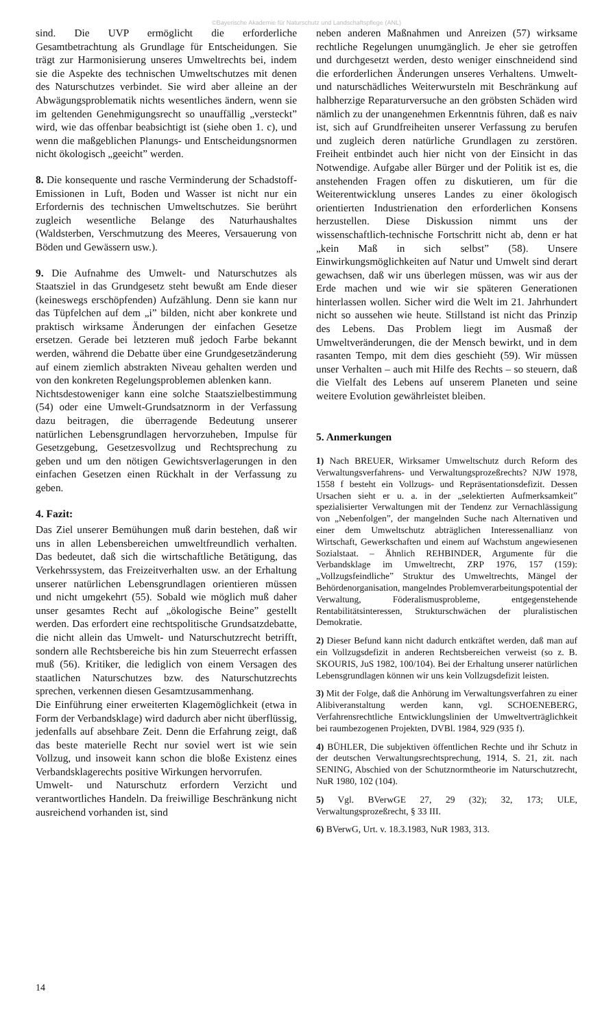©Bayerische Akademie für Naturschutz und Landschaftspflege (ANL)
sind. Die UVP ermöglicht die erforderliche Gesamtbetrachtung als Grundlage für Entscheidungen. Sie trägt zur Harmonisierung unseres Umweltrechts bei, indem sie die Aspekte des technischen Umweltschutzes mit denen des Naturschutzes verbindet. Sie wird aber alleine an der Abwägungsproblematik nichts wesentliches ändern, wenn sie im geltenden Genehmigungsrecht so unauffällig „versteckt” wird, wie das offenbar beabsichtigt ist (siehe oben 1. c), und wenn die maßgeblichen Planungs- und Entscheidungsnormen nicht ökologisch „geeicht” werden.
8. Die konsequente und rasche Verminderung der Schadstoff-Emissionen in Luft, Boden und Wasser ist nicht nur ein Erfordernis des technischen Umweltschutzes. Sie berührt zugleich wesentliche Belange des Naturhaushaltes (Waldsterben, Verschmutzung des Meeres, Versauerung von Böden und Gewässern usw.).
9. Die Aufnahme des Umwelt- und Naturschutzes als Staatsziel in das Grundgesetz steht bewußt am Ende dieser (keineswegs erschöpfenden) Aufzählung. Denn sie kann nur das Tüpfelchen auf dem „i” bilden, nicht aber konkrete und praktisch wirksame Änderungen der einfachen Gesetze ersetzen. Gerade bei letzteren muß jedoch Farbe bekannt werden, während die Debatte über eine Grundgesetzänderung auf einem ziemlich abstrakten Niveau gehalten werden und von den konkreten Regelungsproblemen ablenken kann.
Nichtsdestoweniger kann eine solche Staatszielbestimmung (54) oder eine Umwelt-Grundsatznorm in der Verfassung dazu beitragen, die überragende Bedeutung unserer natürlichen Lebensgrundlagen hervorzuheben, Impulse für Gesetzgebung, Gesetzesvollzug und Rechtsprechung zu geben und um den nötigen Gewichtsverlagerungen in den einfachen Gesetzen einen Rückhalt in der Verfassung zu geben.
4. Fazit:
Das Ziel unserer Bemühungen muß darin bestehen, daß wir uns in allen Lebensbereichen umweltfreundlich verhalten. Das bedeutet, daß sich die wirtschaftliche Betätigung, das Verkehrssystem, das Freizeitverhalten usw. an der Erhaltung unserer natürlichen Lebensgrundlagen orientieren müssen und nicht umgekehrt (55). Sobald wie möglich muß daher unser gesamtes Recht auf „ökologische Beine” gestellt werden. Das erfordert eine rechtspolitische Grundsatzdebatte, die nicht allein das Umwelt- und Naturschutzrecht betrifft, sondern alle Rechtsbereiche bis hin zum Steuerrecht erfassen muß (56). Kritiker, die lediglich von einem Versagen des staatlichen Naturschutzes bzw. des Naturschutzrechts sprechen, verkennen diesen Gesamtzusammenhang.
Die Einführung einer erweiterten Klagemöglichkeit (etwa in Form der Verbandsklage) wird dadurch aber nicht überflüssig, jedenfalls auf absehbare Zeit. Denn die Erfahrung zeigt, daß das beste materielle Recht nur soviel wert ist wie sein Vollzug, und insoweit kann schon die bloße Existenz eines Verbandsklagerechts positive Wirkungen hervorrufen.
Umwelt- und Naturschutz erfordern Verzicht und verantwortliches Handeln. Da freiwillige Beschränkung nicht ausreichend vorhanden ist, sind
neben anderen Maßnahmen und Anreizen (57) wirksame rechtliche Regelungen unumgänglich. Je eher sie getroffen und durchgesetzt werden, desto weniger einschneidend sind die erforderlichen Änderungen unseres Verhaltens. Umwelt- und naturschädliches Weiterwursteln mit Beschränkung auf halbherzige Reparaturversuche an den gröbsten Schäden wird nämlich zu der unangenehmen Erkenntnis führen, daß es naiv ist, sich auf Grundfreiheiten unserer Verfassung zu berufen und zugleich deren natürliche Grundlagen zu zerstören. Freiheit entbindet auch hier nicht von der Einsicht in das Notwendige. Aufgabe aller Bürger und der Politik ist es, die anstehenden Fragen offen zu diskutieren, um für die Weiterentwicklung unseres Landes zu einer ökologisch orientierten Industrienation den erforderlichen Konsens herzustellen. Diese Diskussion nimmt uns der wissenschaftlich-technische Fortschritt nicht ab, denn er hat „kein Maß in sich selbst” (58). Unsere Einwirkungsmöglichkeiten auf Natur und Umwelt sind derart gewachsen, daß wir uns überlegen müssen, was wir aus der Erde machen und wie wir sie späteren Generationen hinterlassen wollen. Sicher wird die Welt im 21. Jahrhundert nicht so aussehen wie heute. Stillstand ist nicht das Prinzip des Lebens. Das Problem liegt im Ausmaß der Umweltveränderungen, die der Mensch bewirkt, und in dem rasanten Tempo, mit dem dies geschieht (59). Wir müssen unser Verhalten – auch mit Hilfe des Rechts – so steuern, daß die Vielfalt des Lebens auf unserem Planeten und seine weitere Evolution gewährleistet bleiben.
5. Anmerkungen
1) Nach BREUER, Wirksamer Umweltschutz durch Reform des Verwaltungsverfahrens- und Verwaltungsprozeßrechts? NJW 1978, 1558 f besteht ein Vollzugs- und Repräsentationsdefizit. Dessen Ursachen sieht er u. a. in der „selektierten Aufmerksamkeit” spezialisierter Verwaltungen mit der Tendenz zur Vernachlässigung von „Nebenfolgen”, der mangelnden Suche nach Alternativen und einer dem Umweltschutz abträglichen Interessenallianz von Wirtschaft, Gewerkschaften und einem auf Wachstum angewiesenen Sozialstaat. – Ähnlich REHBINDER, Argumente für die Verbandsklage im Umweltrecht, ZRP 1976, 157 (159): „Vollzugsfeindliche” Struktur des Umweltrechts, Mängel der Behördenorganisation, mangelndes Problemverarbeitungspotential der Verwaltung, Föderalismusprobleme, entgegenstehende Rentabilitätsinteressen, Strukturschwächen der pluralistischen Demokratie.
2) Dieser Befund kann nicht dadurch entkräftet werden, daß man auf ein Vollzugsdefizit in anderen Rechtsbereichen verweist (so z. B. SKOURIS, JuS 1982, 100/104). Bei der Erhaltung unserer natürlichen Lebensgrundlagen können wir uns kein Vollzugsdefizit leisten.
3) Mit der Folge, daß die Anhörung im Verwaltungsverfahren zu einer Alibiveranstaltung werden kann, vgl. SCHOENEBERG, Verfahrensrechtliche Entwicklungslinien der Umweltverträglichkeit bei raumbezogenen Projekten, DVBl. 1984, 929 (935 f).
4) BÜHLER, Die subjektiven öffentlichen Rechte und ihr Schutz in der deutschen Verwaltungsrechtsprechung, 1914, S. 21, zit. nach SENING, Abschied von der Schutznormtheorie im Naturschutzrecht, NuR 1980, 102 (104).
5) Vgl. BVerwGE 27, 29 (32); 32, 173; ULE, Verwaltungsprozeßrecht, § 33 III.
6) BVerwG, Urt. v. 18.3.1983, NuR 1983, 313.
14